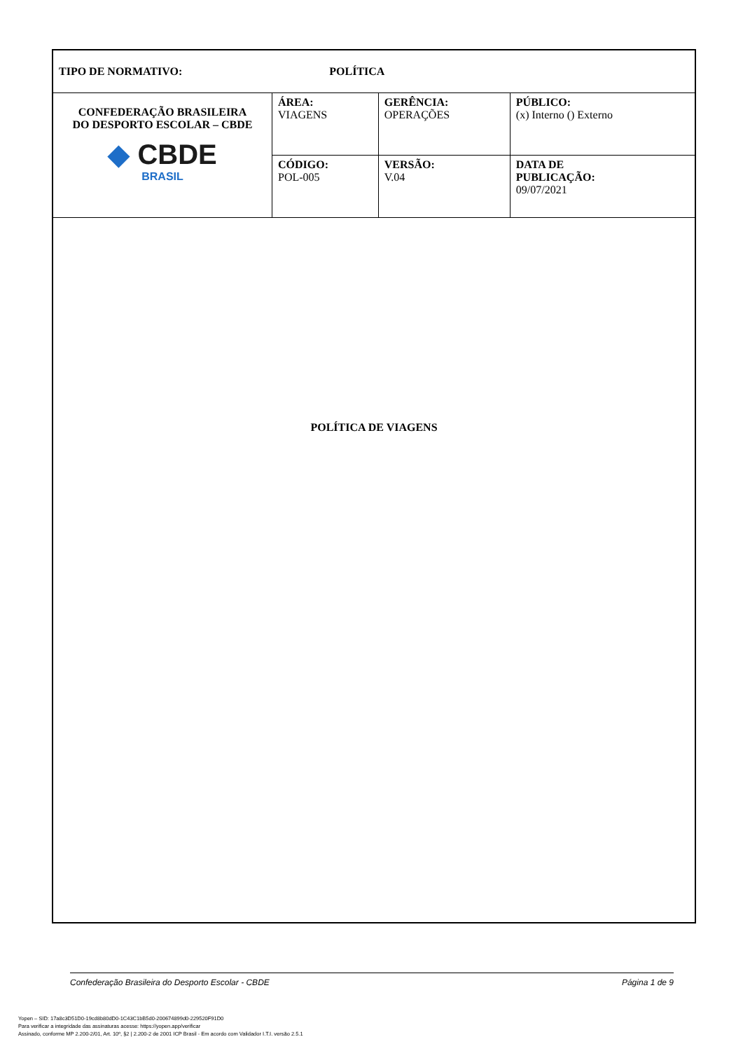| TIPO DE NORMATIVO: POLÍTICA | | | |
| CONFEDERAÇÃO BRASILEIRA DO DESPORTO ESCOLAR – CBDE ◆ CBDE BRASIL | ÁREA: VIAGENS | GERÊNCIA: OPERAÇÕES | PÚBLICO: (x) Interno () Externo |
| | CÓDIGO: POL-005 | VERSÃO: V.04 | DATA DE PUBLICAÇÃO: 09/07/2021 |
POLÍTICA DE VIAGENS
Confederação Brasileira do Desporto Escolar - CBDE Página 1 de 9
Yopen – SID: 17a8c3D51D0-19cd8b80dD0-1C43C1bB5d0-200674899d0-229520F91D0
Para verificar a integridade das assinaturas acesse: https://yopen.app/verificar
Assinado, conforme MP 2.200-2/01, Art. 10º, §2 | 2.200-2 de 2001 ICP Brasil - Em acordo com Validador I.T.I. versão 2.5.1